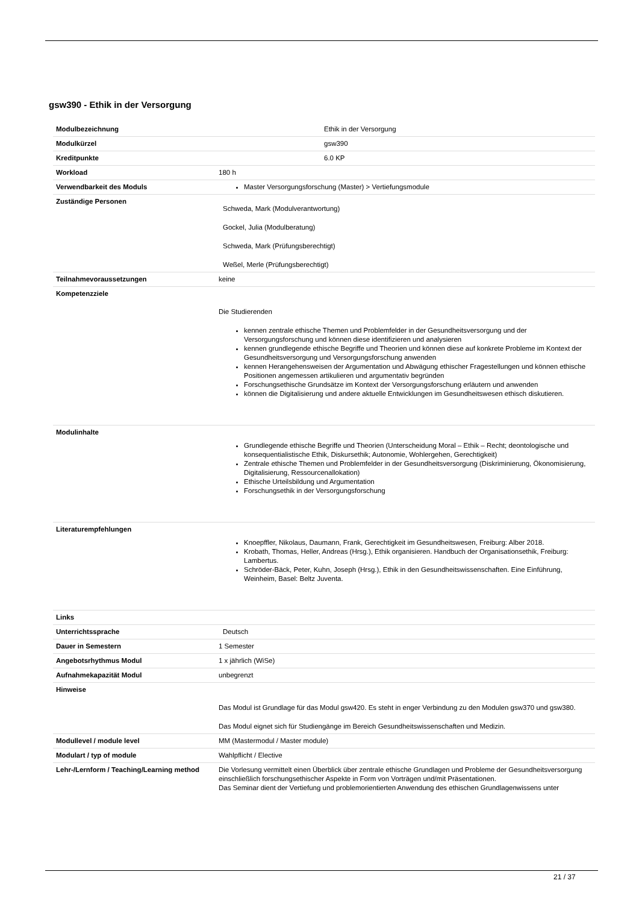gsw390 - Ethik in der Versorgung
| Modulbezeichnung | Ethik in der Versorgung |
| Modulkürzel | gsw390 |
| Kreditpunkte | 6.0 KP |
| Workload | 180 h |
| Verwendbarkeit des Moduls | Master Versorgungsforschung (Master) > Vertiefungsmodule |
| Zuständige Personen | Schweda, Mark (Modulverantwortung) Gockel, Julia (Modulberatung) Schweda, Mark (Prüfungsberechtigt) Weßel, Merle (Prüfungsberechtigt) |
| Teilnahmevoraussetzungen | keine |
| Kompetenzziele | Die Studierenden kennen zentrale ethische Themen und Problemfelder in der Gesundheitsversorgung und der Versorgungsforschung und können diese identifizieren und analysieren kennen grundlegende ethische Begriffe und Theorien und können diese auf konkrete Probleme im Kontext der Gesundheitsversorgung und Versorgungsforschung anwenden kennen Herangehensweisen der Argumentation und Abwägung ethischer Fragestellungen und können ethische Positionen angemessen artikulieren und argumentativ begründen Forschungsethische Grundsätze im Kontext der Versorgungsforschung erläutern und anwenden können die Digitalisierung und andere aktuelle Entwicklungen im Gesundheitswesen ethisch diskutieren. |
| Modulinhalte | Grundlegende ethische Begriffe und Theorien (Unterscheidung Moral – Ethik – Recht; deontologische und konsequentialistische Ethik, Diskursethik; Autonomie, Wohlergehen, Gerechtigkeit) Zentrale ethische Themen und Problemfelder in der Gesundheitsversorgung (Diskriminierung, Ökonomisierung, Digitalisierung, Ressourcenallokation) Ethische Urteilsbildung und Argumentation Forschungsethik in der Versorgungsforschung |
| Literaturempfehlungen | Knoepffler, Nikolaus, Daumann, Frank, Gerechtigkeit im Gesundheitswesen, Freiburg: Alber 2018. Krobath, Thomas, Heller, Andreas (Hrsg.), Ethik organisieren. Handbuch der Organisationsethik, Freiburg: Lambertus. Schröder-Bäck, Peter, Kuhn, Joseph (Hrsg.), Ethik in den Gesundheitswissenschaften. Eine Einführung, Weinheim, Basel: Beltz Juventa. |
| Links | |
| Unterrichtssprache | Deutsch |
| Dauer in Semestern | 1 Semester |
| Angebotsrhythmus Modul | 1 x jährlich (WiSe) |
| Aufnahmekapazität Modul | unbegrenzt |
| Hinweise | Das Modul ist Grundlage für das Modul gsw420. Es steht in enger Verbindung zu den Modulen gsw370 und gsw380. Das Modul eignet sich für Studiengänge im Bereich Gesundheitswissenschaften und Medizin. |
| Modullevel / module level | MM (Mastermodul / Master module) |
| Modulart / typ of module | Wahlpflicht / Elective |
| Lehr-/Lernform / Teaching/Learning method | Die Vorlesung vermittelt einen Überblick über zentrale ethische Grundlagen und Probleme der Gesundheitsversorgung einschließlich forschungsethischer Aspekte in Form von Vorträgen und/mit Präsentationen. Das Seminar dient der Vertiefung und problemorientierten Anwendung des ethischen Grundlagenwissens unter |
21 / 37